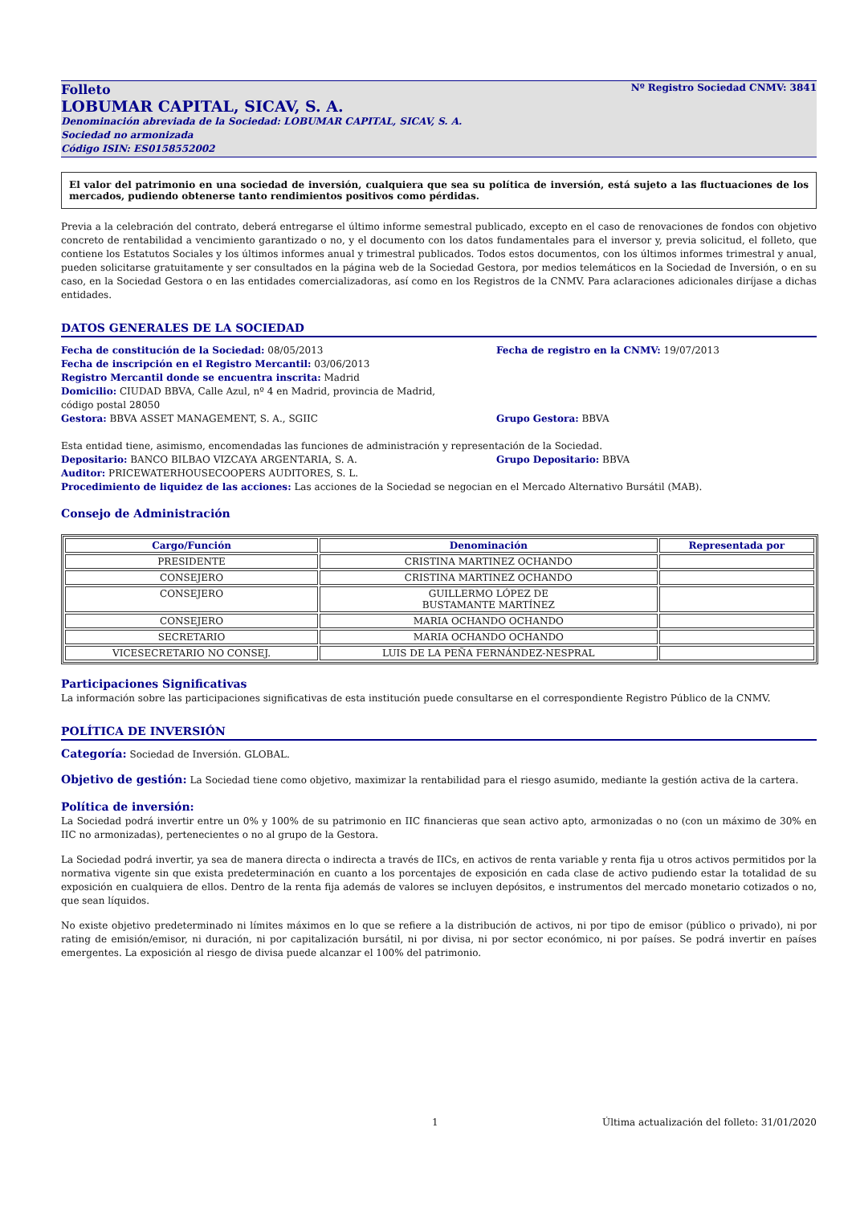Folleto Nº Registro Sociedad CNMV: 3841
LOBUMAR CAPITAL, SICAV, S. A.
Denominación abreviada de la Sociedad: LOBUMAR CAPITAL, SICAV, S. A.
Sociedad no armonizada
Código ISIN: ES0158552002
El valor del patrimonio en una sociedad de inversión, cualquiera que sea su política de inversión, está sujeto a las fluctuaciones de los mercados, pudiendo obtenerse tanto rendimientos positivos como pérdidas.
Previa a la celebración del contrato, deberá entregarse el último informe semestral publicado, excepto en el caso de renovaciones de fondos con objetivo concreto de rentabilidad a vencimiento garantizado o no, y el documento con los datos fundamentales para el inversor y, previa solicitud, el folleto, que contiene los Estatutos Sociales y los últimos informes anual y trimestral publicados. Todos estos documentos, con los últimos informes trimestral y anual, pueden solicitarse gratuitamente y ser consultados en la página web de la Sociedad Gestora, por medios telemáticos en la Sociedad de Inversión, o en su caso, en la Sociedad Gestora o en las entidades comercializadoras, así como en los Registros de la CNMV. Para aclaraciones adicionales diríjase a dichas entidades.
DATOS GENERALES DE LA SOCIEDAD
Fecha de constitución de la Sociedad: 08/05/2013 Fecha de registro en la CNMV: 19/07/2013
Fecha de inscripción en el Registro Mercantil: 03/06/2013
Registro Mercantil donde se encuentra inscrita: Madrid
Domicilio: CIUDAD BBVA, Calle Azul, nº 4 en Madrid, provincia de Madrid,
código postal 28050
Gestora: BBVA ASSET MANAGEMENT, S. A., SGIIC Grupo Gestora: BBVA
Esta entidad tiene, asimismo, encomendadas las funciones de administración y representación de la Sociedad.
Depositario: BANCO BILBAO VIZCAYA ARGENTARIA, S. A. Grupo Depositario: BBVA
Auditor: PRICEWATERHOUSECOOPERS AUDITORES, S. L.
Procedimiento de liquidez de las acciones: Las acciones de la Sociedad se negocian en el Mercado Alternativo Bursátil (MAB).
Consejo de Administración
| Cargo/Función | Denominación | Representada por |
| --- | --- | --- |
| PRESIDENTE | CRISTINA MARTINEZ OCHANDO | |
| CONSEJERO | CRISTINA MARTINEZ OCHANDO | |
| CONSEJERO | GUILLERMO LÓPEZ DE BUSTAMANTE MARTÍNEZ | |
| CONSEJERO | MARIA OCHANDO OCHANDO | |
| SECRETARIO | MARIA OCHANDO OCHANDO | |
| VICESECRETARIO NO CONSEJ. | LUIS DE LA PEÑA FERNÁNDEZ-NESPRAL | |
Participaciones Significativas
La información sobre las participaciones significativas de esta institución puede consultarse en el correspondiente Registro Público de la CNMV.
POLÍTICA DE INVERSIÓN
Categoría: Sociedad de Inversión. GLOBAL.
Objetivo de gestión: La Sociedad tiene como objetivo, maximizar la rentabilidad para el riesgo asumido, mediante la gestión activa de la cartera.
Política de inversión:
La Sociedad podrá invertir entre un 0% y 100% de su patrimonio en IIC financieras que sean activo apto, armonizadas o no (con un máximo de 30% en IIC no armonizadas), pertenecientes o no al grupo de la Gestora.
La Sociedad podrá invertir, ya sea de manera directa o indirecta a través de IICs, en activos de renta variable y renta fija u otros activos permitidos por la normativa vigente sin que exista predeterminación en cuanto a los porcentajes de exposición en cada clase de activo pudiendo estar la totalidad de su exposición en cualquiera de ellos. Dentro de la renta fija además de valores se incluyen depósitos, e instrumentos del mercado monetario cotizados o no, que sean líquidos.
No existe objetivo predeterminado ni límites máximos en lo que se refiere a la distribución de activos, ni por tipo de emisor (público o privado), ni por rating de emisión/emisor, ni duración, ni por capitalización bursátil, ni por divisa, ni por sector económico, ni por países. Se podrá invertir en países emergentes. La exposición al riesgo de divisa puede alcanzar el 100% del patrimonio.
1 Última actualización del folleto: 31/01/2020